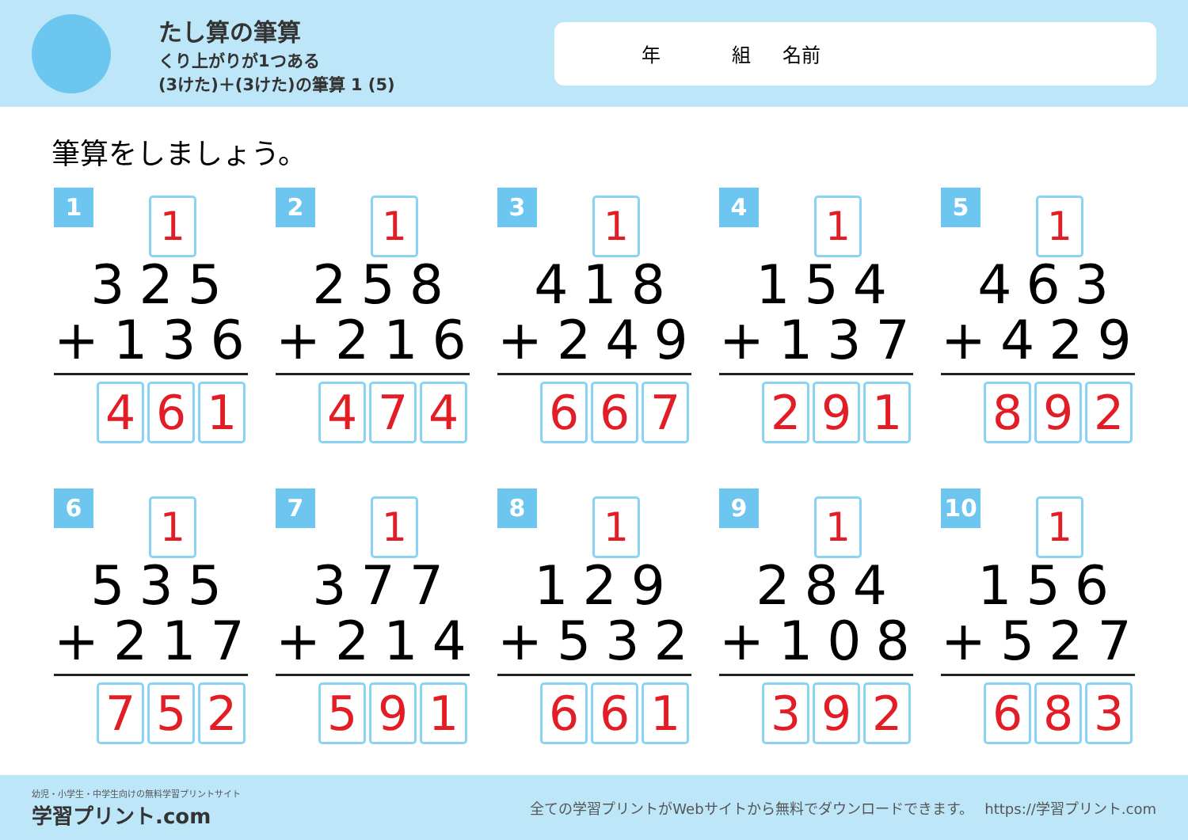たし算の筆算
くり上がりが1つある
(3けた)＋(3けた)の筆算 1 (5)
年 組 名前
筆算をしましょう。
1
1
325
+136
4 6 1
2
1
258
+216
4 7 4
3
1
418
+249
6 6 7
4
1
154
+137
2 9 1
5
1
463
+429
8 9 2
6
1
535
+217
7 5 2
7
1
377
+214
5 9 1
8
1
129
+532
6 6 1
9
1
284
+108
3 9 2
10
1
156
+527
6 8 3
幼児・小学生・中学生向けの無料学習プリントサイト
学習プリント.com
全ての学習プリントがWebサイトから無料でダウンロードできます。　 https://学習プリント.com